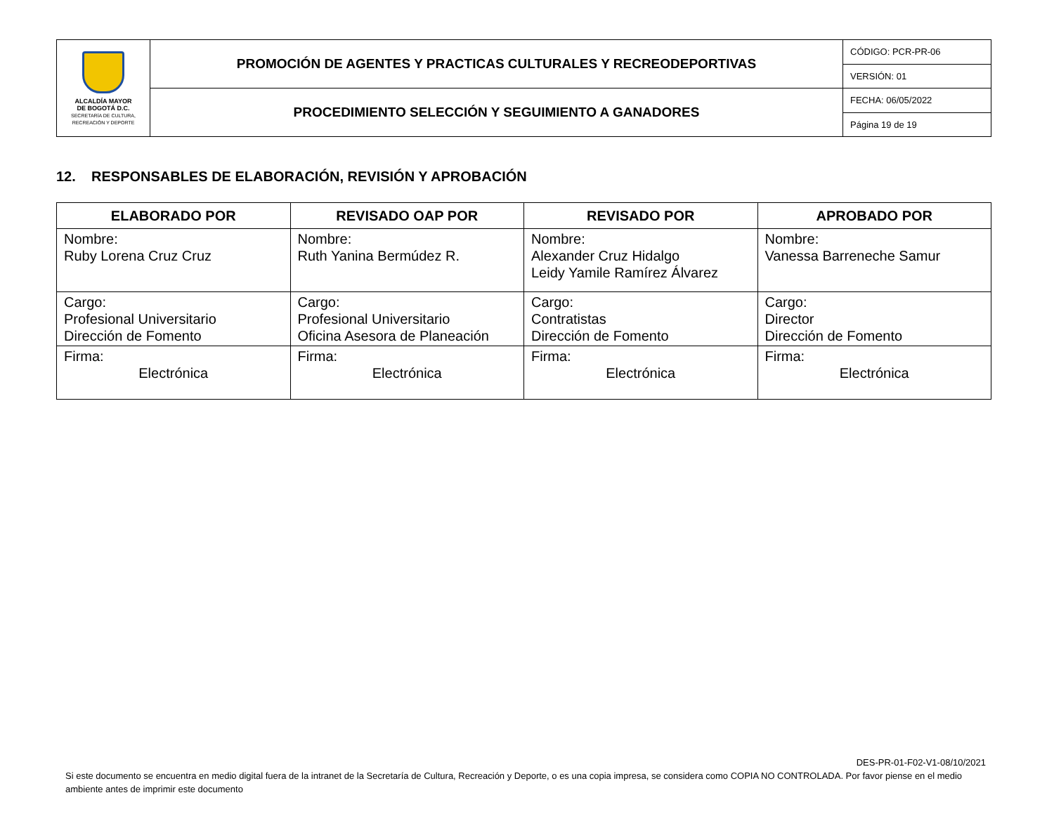| ALCALDÍA MAYOR DE BOGOTÁ D.C. SECRETARÍA DE CULTURA, RECREACIÓN Y DEPORTE | PROMOCIÓN DE AGENTES Y PRACTICAS CULTURALES Y RECREODEPORTIVAS | CÓDIGO: PCR-PR-06 |
| | | VERSIÓN: 01 |
| | PROCEDIMIENTO SELECCIÓN Y SEGUIMIENTO A GANADORES | FECHA: 06/05/2022 |
| | | Página 19 de 19 |
12. RESPONSABLES DE ELABORACIÓN, REVISIÓN Y APROBACIÓN
| ELABORADO POR | REVISADO OAP POR | REVISADO POR | APROBADO POR |
| --- | --- | --- | --- |
| Nombre: Ruby Lorena Cruz Cruz | Nombre: Ruth Yanina Bermúdez R. | Nombre: Alexander Cruz Hidalgo Leidy Yamile Ramírez Álvarez | Nombre: Vanessa Barreneche Samur |
| Cargo: Profesional Universitario Dirección de Fomento | Cargo: Profesional Universitario Oficina Asesora de Planeación | Cargo: Contratistas Dirección de Fomento | Cargo: Director Dirección de Fomento |
| Firma: Electrónica | Firma: Electrónica | Firma: Electrónica | Firma: Electrónica |
DES-PR-01-F02-V1-08/10/2021
Si este documento se encuentra en medio digital fuera de la intranet de la Secretaría de Cultura, Recreación y Deporte, o es una copia impresa, se considera como COPIA NO CONTROLADA. Por favor piense en el medio ambiente antes de imprimir este documento